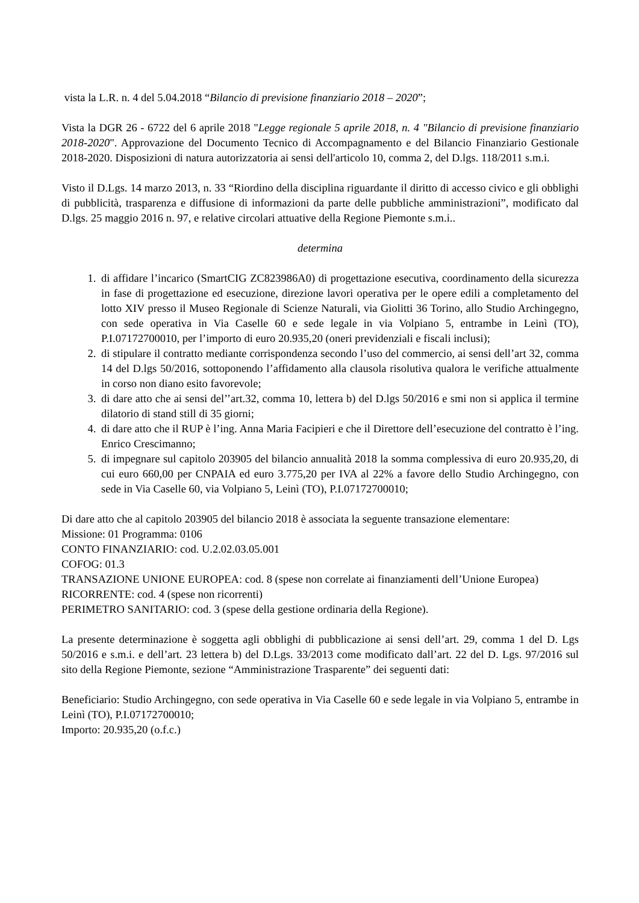vista la L.R. n. 4 del 5.04.2018 “Bilancio di previsione finanziario 2018 – 2020”;
Vista la DGR 26 - 6722 del 6 aprile 2018 "Legge regionale 5 aprile 2018, n. 4 "Bilancio di previsione finanziario 2018-2020". Approvazione del Documento Tecnico di Accompagnamento e del Bilancio Finanziario Gestionale 2018-2020. Disposizioni di natura autorizzatoria ai sensi dell'articolo 10, comma 2, del D.lgs. 118/2011 s.m.i.
Visto il D.Lgs. 14 marzo 2013, n. 33 “Riordino della disciplina riguardante il diritto di accesso civico e gli obblighi di pubblicità, trasparenza e diffusione di informazioni da parte delle pubbliche amministrazioni”, modificato dal D.lgs. 25 maggio 2016 n. 97, e relative circolari attuative della Regione Piemonte s.m.i..
determina
1. di affidare l’incarico (SmartCIG ZC823986A0) di progettazione esecutiva, coordinamento della sicurezza in fase di progettazione ed esecuzione, direzione lavori operativa per le opere edili a completamento del lotto XIV presso il Museo Regionale di Scienze Naturali, via Giolitti 36 Torino, allo Studio Archingegno, con sede operativa in Via Caselle 60 e sede legale in via Volpiano 5, entrambe in Leinì (TO), P.I.07172700010, per l’importo di euro 20.935,20 (oneri previdenziali e fiscali inclusi);
2. di stipulare il contratto mediante corrispondenza secondo l’uso del commercio, ai sensi dell’art 32, comma 14 del D.lgs 50/2016, sottoponendo l’affidamento alla clausola risolutiva qualora le verifiche attualmente in corso non diano esito favorevole;
3. di dare atto che ai sensi del’’art.32, comma 10, lettera b) del D.lgs 50/2016 e smi non si applica il termine dilatorio di stand still di 35 giorni;
4. di dare atto che il RUP è l’ing. Anna Maria Facipieri e che il Direttore dell’esecuzione del contratto è l’ing. Enrico Crescimanno;
5. di impegnare sul capitolo 203905 del bilancio annualità 2018 la somma complessiva di euro 20.935,20, di cui euro 660,00 per CNPAIA ed euro 3.775,20 per IVA al 22% a favore dello Studio Archingegno, con sede in Via Caselle 60, via Volpiano 5, Leinì (TO), P.I.07172700010;
Di dare atto che al capitolo 203905 del bilancio 2018 è associata la seguente transazione elementare:
Missione: 01 Programma: 0106
CONTO FINANZIARIO: cod. U.2.02.03.05.001
COFOG: 01.3
TRANSAZIONE UNIONE EUROPEA: cod. 8 (spese non correlate ai finanziamenti dell’Unione Europea)
RICORRENTE: cod. 4 (spese non ricorrenti)
PERIMETRO SANITARIO: cod. 3 (spese della gestione ordinaria della Regione).
La presente determinazione è soggetta agli obblighi di pubblicazione ai sensi dell’art. 29, comma 1 del D. Lgs 50/2016 e s.m.i. e dell’art. 23 lettera b) del D.Lgs. 33/2013 come modificato dall’art. 22 del D. Lgs. 97/2016 sul sito della Regione Piemonte, sezione “Amministrazione Trasparente” dei seguenti dati:
Beneficiario: Studio Archingegno, con sede operativa in Via Caselle 60 e sede legale in via Volpiano 5, entrambe in Leinì (TO), P.I.07172700010;
Importo: 20.935,20 (o.f.c.)